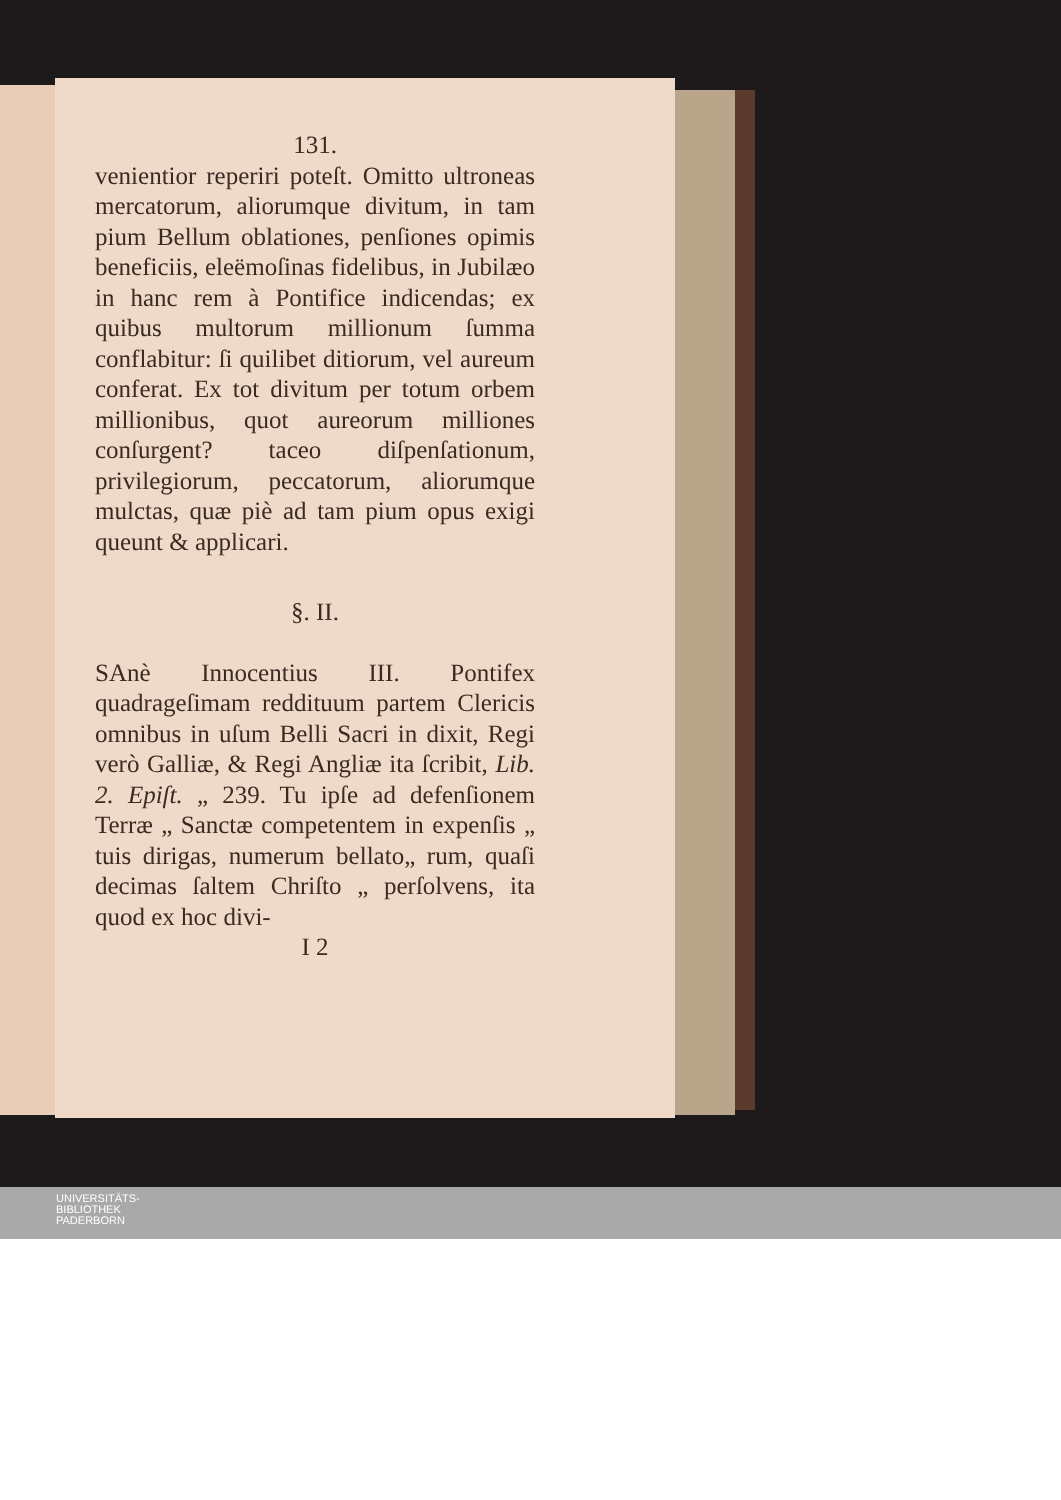131.
venientior reperiri poteſt. Omitto ultroneas mercatorum, aliorumque divitum, in tam pium Bellum oblationes, penſiones opimis beneficiis, eleëmoſinas fidelibus, in Jubilæo in hanc rem à Pontifice indicendas; ex quibus multorum millionum ſumma conflabitur: ſi quilibet ditiorum, vel aureum conferat. Ex tot divitum per totum orbem millionibus, quot aureorum milliones conſurgent? taceo diſpenſationum, privilegiorum, peccatorum, aliorumque mulctas, quæ piè ad tam pium opus exigi queunt & applicari.
§. II.
SAnè Innocentius III. Pontifex quadrageſimam reddituum partem Clericis omnibus in uſum Belli Sacri in dixit, Regi verò Galliæ, & Regi Angliæ ita ſcribit, Lib. 2. Epiſt. „ 239. Tu ipſe ad defenſionem Terræ „ Sanctæ competentem in expenſis „ tuis dirigas, numerum bellato„ rum, quaſi decimas ſaltem Chriſto „ perſolvens, ita quod ex hoc divi-
I 2
UNIVERSITÄTS-
BIBLIOTHEK
PADERBORN